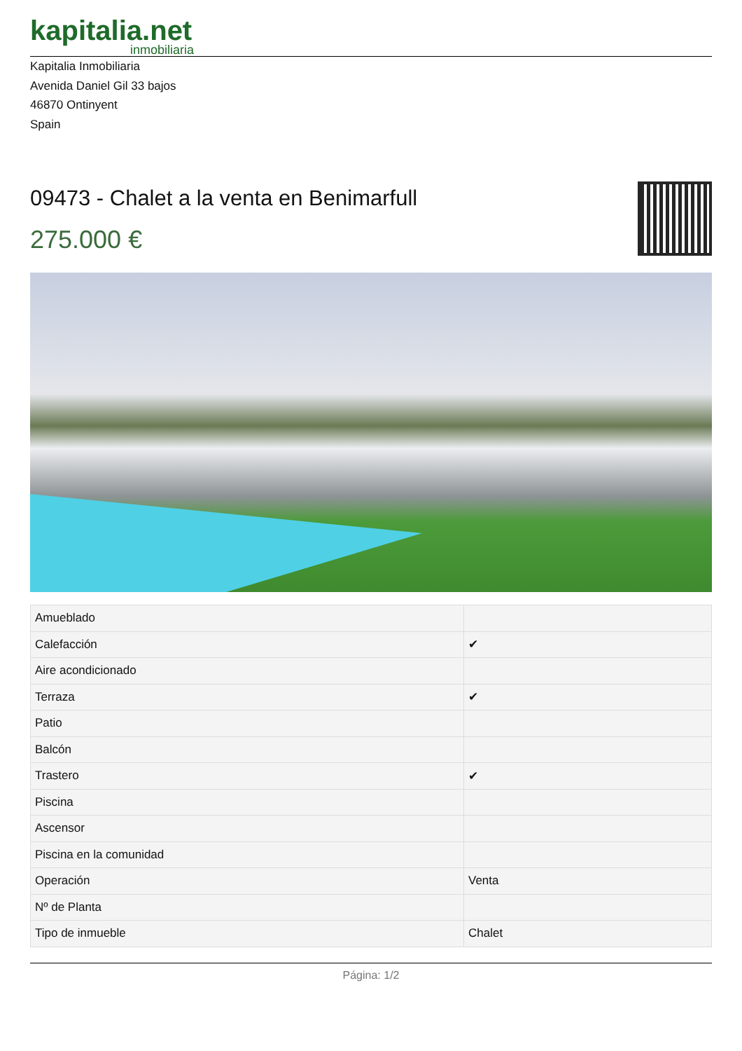kapitalia.net
inmobiliaria
Kapitalia Inmobiliaria
Avenida Daniel Gil 33 bajos
46870 Ontinyent
Spain
09473 - Chalet a la venta en Benimarfull
275.000 €
| Amueblado | |
| Calefacción | ✔ |
| Aire acondicionado | |
| Terraza | ✔ |
| Patio | |
| Balcón | |
| Trastero | ✔ |
| Piscina | |
| Ascensor | |
| Piscina en la comunidad | |
| Operación | Venta |
| Nº de Planta | |
| Tipo de inmueble | Chalet |
Página: 1/2